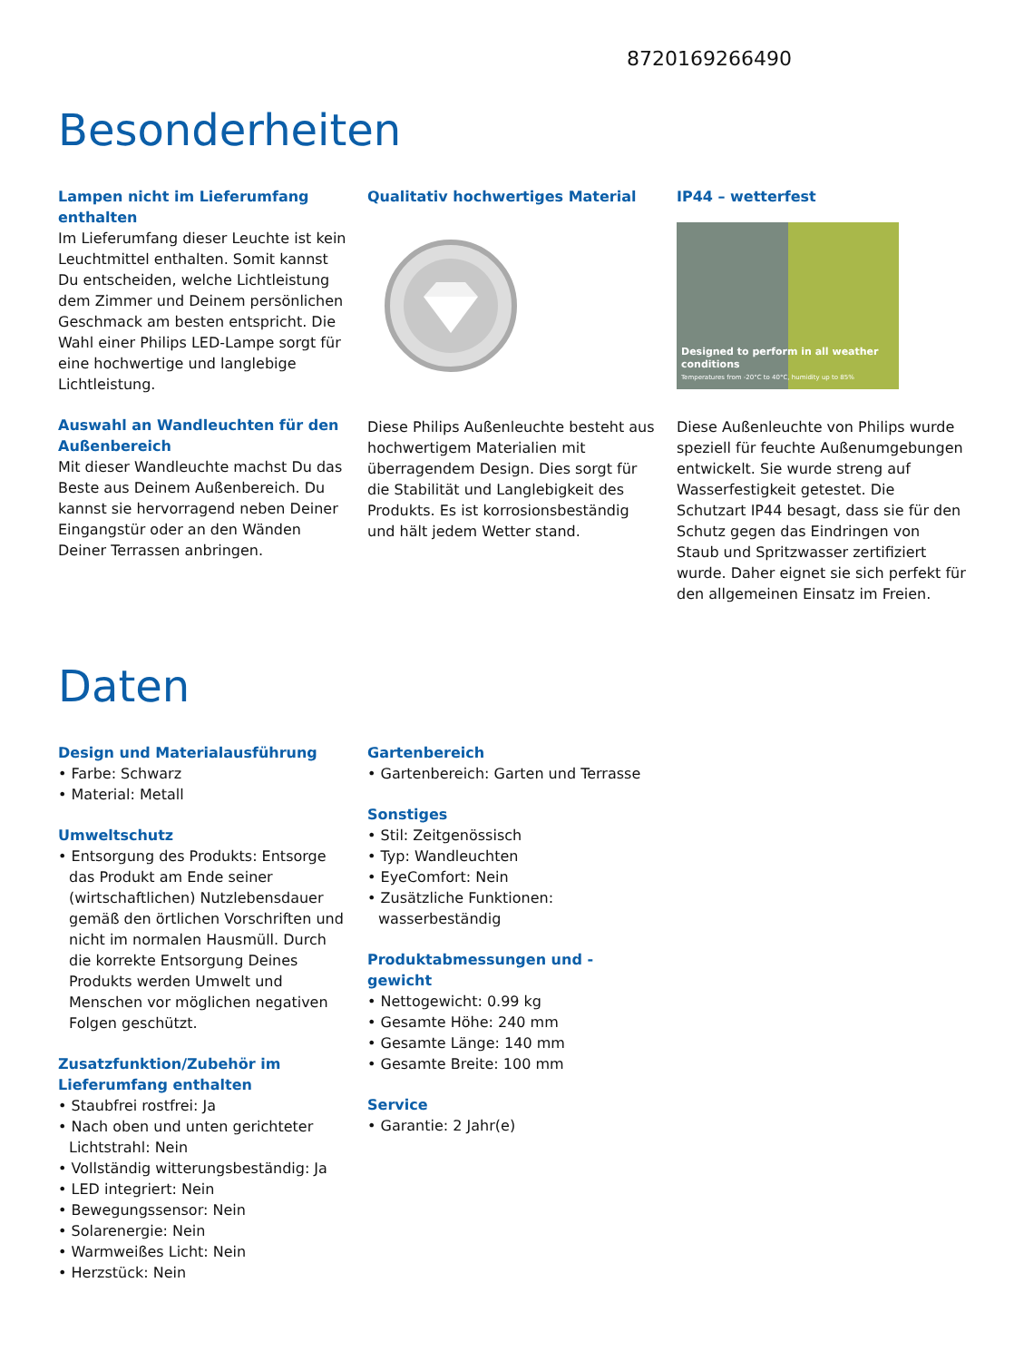8720169266490
Besonderheiten
Lampen nicht im Lieferumfang enthalten
Im Lieferumfang dieser Leuchte ist kein Leuchtmittel enthalten. Somit kannst Du entscheiden, welche Lichtleistung dem Zimmer und Deinem persönlichen Geschmack am besten entspricht. Die Wahl einer Philips LED-Lampe sorgt für eine hochwertige und langlebige Lichtleistung.
Auswahl an Wandleuchten für den Außenbereich
Mit dieser Wandleuchte machst Du das Beste aus Deinem Außenbereich. Du kannst sie hervorragend neben Deiner Eingangstür oder an den Wänden Deiner Terrassen anbringen.
Qualitativ hochwertiges Material
Diese Philips Außenleuchte besteht aus hochwertigem Materialien mit überragendem Design. Dies sorgt für die Stabilität und Langlebigkeit des Produkts. Es ist korrosionsbeständig und hält jedem Wetter stand.
IP44 – wetterfest
Designed to perform in all weather conditions
Temperatures from -20°C to 40°C, humidity up to 85%
Diese Außenleuchte von Philips wurde speziell für feuchte Außenumgebungen entwickelt. Sie wurde streng auf Wasserfestigkeit getestet. Die Schutzart IP44 besagt, dass sie für den Schutz gegen das Eindringen von Staub und Spritzwasser zertifiziert wurde. Daher eignet sie sich perfekt für den allgemeinen Einsatz im Freien.
Daten
Design und Materialausführung
• Farbe: Schwarz
• Material: Metall
Umweltschutz
• Entsorgung des Produkts: Entsorge das Produkt am Ende seiner (wirtschaftlichen) Nutzlebensdauer gemäß den örtlichen Vorschriften und nicht im normalen Hausmüll. Durch die korrekte Entsorgung Deines Produkts werden Umwelt und Menschen vor möglichen negativen Folgen geschützt.
Zusatzfunktion/Zubehör im Lieferumfang enthalten
• Staubfrei rostfrei: Ja
• Nach oben und unten gerichteter Lichtstrahl: Nein
• Vollständig witterungsbeständig: Ja
• LED integriert: Nein
• Bewegungssensor: Nein
• Solarenergie: Nein
• Warmweißes Licht: Nein
• Herzstück: Nein
Gartenbereich
• Gartenbereich: Garten und Terrasse
Sonstiges
• Stil: Zeitgenössisch
• Typ: Wandleuchten
• EyeComfort: Nein
• Zusätzliche Funktionen: wasserbeständig
Produktabmessungen und -gewicht
• Nettogewicht: 0.99 kg
• Gesamte Höhe: 240 mm
• Gesamte Länge: 140 mm
• Gesamte Breite: 100 mm
Service
• Garantie: 2 Jahr(e)